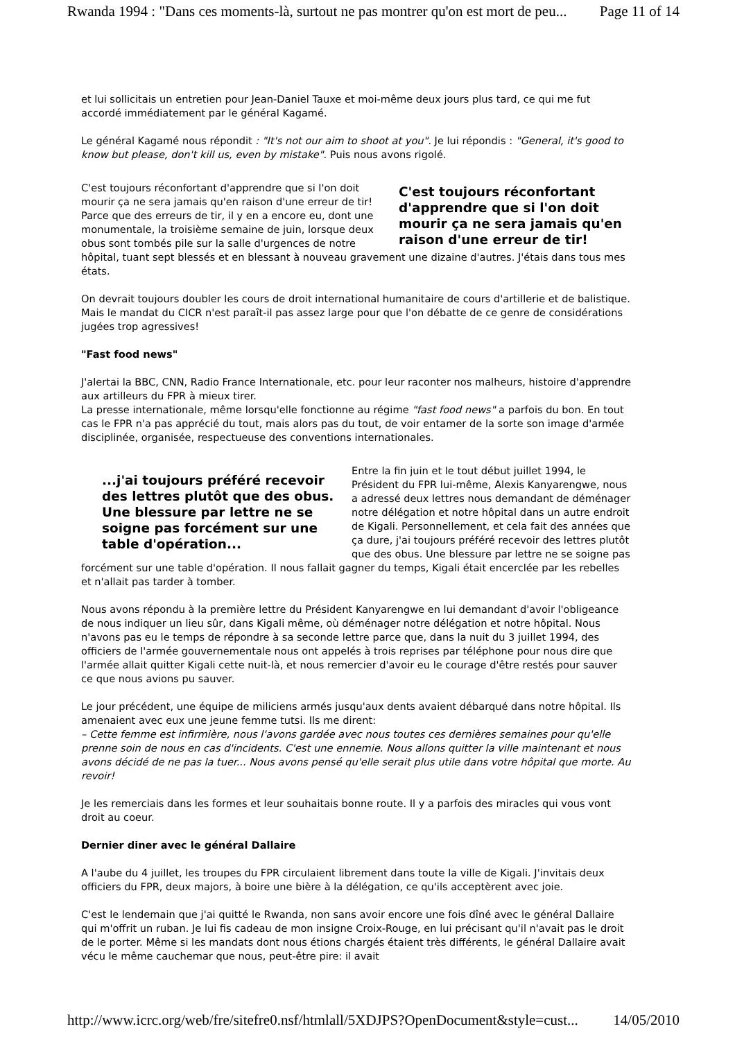Rwanda 1994 : "Dans ces moments-là, surtout ne pas montrer qu'on est mort de peu... Page 11 of 14
et lui sollicitais un entretien pour Jean-Daniel Tauxe et moi-même deux jours plus tard, ce qui me fut accordé immédiatement par le général Kagamé.
Le général Kagamé nous répondit : "It's not our aim to shoot at you". Je lui répondis : "General, it's good to know but please, don't kill us, even by mistake". Puis nous avons rigolé.
C'est toujours réconfortant d'apprendre que si l'on doit mourir ça ne sera jamais qu'en raison d'une erreur de tir!
C'est toujours réconfortant d'apprendre que si l'on doit mourir ça ne sera jamais qu'en raison d'une erreur de tir! Parce que des erreurs de tir, il y en a encore eu, dont une monumentale, la troisième semaine de juin, lorsque deux obus sont tombés pile sur la salle d'urgences de notre hôpital, tuant sept blessés et en blessant à nouveau gravement une dizaine d'autres. J'étais dans tous mes états.
On devrait toujours doubler les cours de droit international humanitaire de cours d'artillerie et de balistique. Mais le mandat du CICR n'est paraît-il pas assez large pour que l'on débatte de ce genre de considérations jugées trop agressives!
"Fast food news"
J'alertai la BBC, CNN, Radio France Internationale, etc. pour leur raconter nos malheurs, histoire d'apprendre aux artilleurs du FPR à mieux tirer.
La presse internationale, même lorsqu'elle fonctionne au régime "fast food news" a parfois du bon. En tout cas le FPR n'a pas apprécié du tout, mais alors pas du tout, de voir entamer de la sorte son image d'armée disciplinée, organisée, respectueuse des conventions internationales.
...j'ai toujours préféré recevoir des lettres plutôt que des obus. Une blessure par lettre ne se soigne pas forcément sur une table d'opération...
Entre la fin juin et le tout début juillet 1994, le Président du FPR lui-même, Alexis Kanyarengwe, nous a adressé deux lettres nous demandant de déménager notre délégation et notre hôpital dans un autre endroit de Kigali. Personnellement, et cela fait des années que ça dure, j'ai toujours préféré recevoir des lettres plutôt que des obus. Une blessure par lettre ne se soigne pas forcément sur une table d'opération. Il nous fallait gagner du temps, Kigali était encerclée par les rebelles et n'allait pas tarder à tomber.
Nous avons répondu à la première lettre du Président Kanyarengwe en lui demandant d'avoir l'obligeance de nous indiquer un lieu sûr, dans Kigali même, où déménager notre délégation et notre hôpital. Nous n'avons pas eu le temps de répondre à sa seconde lettre parce que, dans la nuit du 3 juillet 1994, des officiers de l'armée gouvernementale nous ont appelés à trois reprises par téléphone pour nous dire que l'armée allait quitter Kigali cette nuit-là, et nous remercier d'avoir eu le courage d'être restés pour sauver ce que nous avions pu sauver.
Le jour précédent, une équipe de miliciens armés jusqu'aux dents avaient débarqué dans notre hôpital. Ils amenaient avec eux une jeune femme tutsi. Ils me dirent:
– Cette femme est infirmière, nous l'avons gardée avec nous toutes ces dernières semaines pour qu'elle prenne soin de nous en cas d'incidents. C'est une ennemie. Nous allons quitter la ville maintenant et nous avons décidé de ne pas la tuer... Nous avons pensé qu'elle serait plus utile dans votre hôpital que morte. Au revoir!
Je les remerciais dans les formes et leur souhaitais bonne route. Il y a parfois des miracles qui vous vont droit au coeur.
Dernier diner avec le général Dallaire
A l'aube du 4 juillet, les troupes du FPR circulaient librement dans toute la ville de Kigali. J'invitais deux officiers du FPR, deux majors, à boire une bière à la délégation, ce qu'ils acceptèrent avec joie.
C'est le lendemain que j'ai quitté le Rwanda, non sans avoir encore une fois dîné avec le général Dallaire qui m'offrit un ruban. Je lui fis cadeau de mon insigne Croix-Rouge, en lui précisant qu'il n'avait pas le droit de le porter. Même si les mandats dont nous étions chargés étaient très différents, le général Dallaire avait vécu le même cauchemar que nous, peut-être pire: il avait
http://www.icrc.org/web/fre/sitefre0.nsf/htmlall/5XDJPS?OpenDocument&style=cust... 14/05/2010